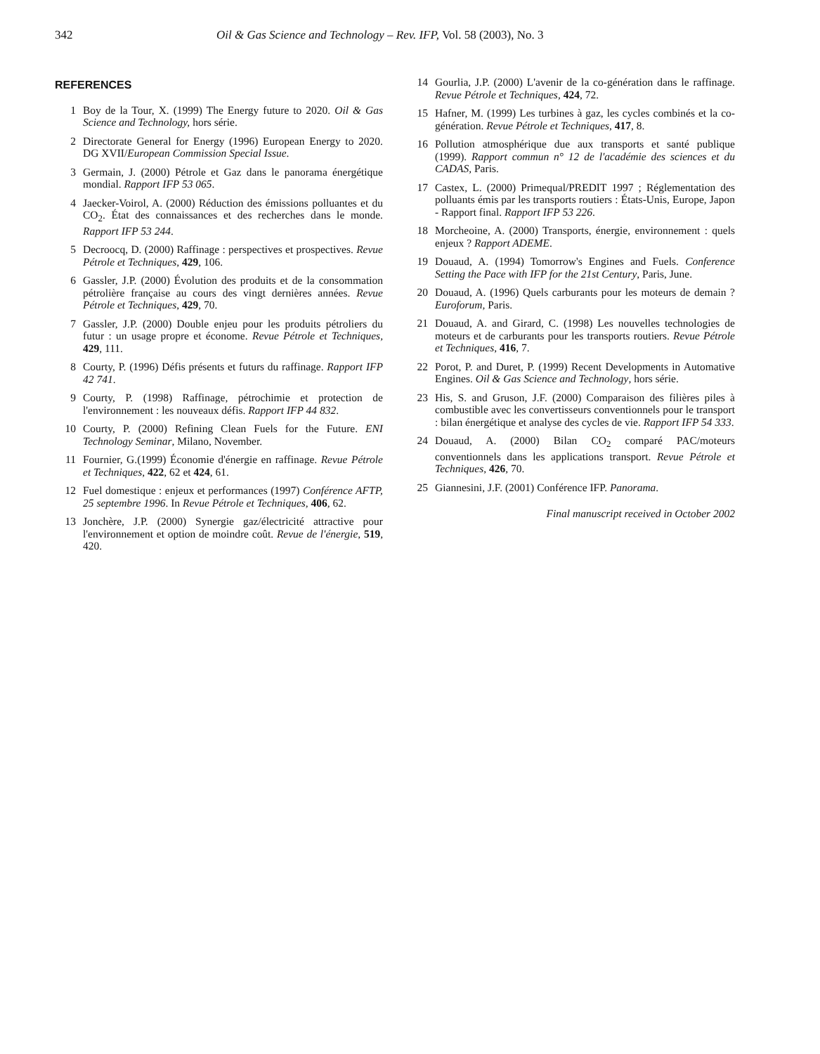342 Oil & Gas Science and Technology – Rev. IFP, Vol. 58 (2003), No. 3
REFERENCES
1 Boy de la Tour, X. (1999) The Energy future to 2020. Oil & Gas Science and Technology, hors série.
2 Directorate General for Energy (1996) European Energy to 2020. DG XVII/European Commission Special Issue.
3 Germain, J. (2000) Pétrole et Gaz dans le panorama énergétique mondial. Rapport IFP 53 065.
4 Jaecker-Voirol, A. (2000) Réduction des émissions polluantes et du CO<sub>2</sub>. État des connaissances et des recherches dans le monde. Rapport IFP 53 244.
5 Decroocq, D. (2000) Raffinage : perspectives et prospectives. Revue Pétrole et Techniques, 429, 106.
6 Gassler, J.P. (2000) Évolution des produits et de la consommation pétrolière française au cours des vingt dernières années. Revue Pétrole et Techniques, 429, 70.
7 Gassler, J.P. (2000) Double enjeu pour les produits pétroliers du futur : un usage propre et économe. Revue Pétrole et Techniques, 429, 111.
8 Courty, P. (1996) Défis présents et futurs du raffinage. Rapport IFP 42 741.
9 Courty, P. (1998) Raffinage, pétrochimie et protection de l'environnement : les nouveaux défis. Rapport IFP 44 832.
10 Courty, P. (2000) Refining Clean Fuels for the Future. ENI Technology Seminar, Milano, November.
11 Fournier, G.(1999) Économie d'énergie en raffinage. Revue Pétrole et Techniques, 422, 62 et 424, 61.
12 Fuel domestique : enjeux et performances (1997) Conférence AFTP, 25 septembre 1996. In Revue Pétrole et Techniques, 406, 62.
13 Jonchère, J.P. (2000) Synergie gaz/électricité attractive pour l'environnement et option de moindre coût. Revue de l'énergie, 519, 420.
14 Gourlia, J.P. (2000) L'avenir de la co-génération dans le raffinage. Revue Pétrole et Techniques, 424, 72.
15 Hafner, M. (1999) Les turbines à gaz, les cycles combinés et la co-génération. Revue Pétrole et Techniques, 417, 8.
16 Pollution atmosphérique due aux transports et santé publique (1999). Rapport commun n° 12 de l'académie des sciences et du CADAS, Paris.
17 Castex, L. (2000) Primequal/PREDIT 1997 ; Réglementation des polluants émis par les transports routiers : États-Unis, Europe, Japon - Rapport final. Rapport IFP 53 226.
18 Morcheoine, A. (2000) Transports, énergie, environnement : quels enjeux ? Rapport ADEME.
19 Douaud, A. (1994) Tomorrow's Engines and Fuels. Conference Setting the Pace with IFP for the 21st Century, Paris, June.
20 Douaud, A. (1996) Quels carburants pour les moteurs de demain ? Euroforum, Paris.
21 Douaud, A. and Girard, C. (1998) Les nouvelles technologies de moteurs et de carburants pour les transports routiers. Revue Pétrole et Techniques, 416, 7.
22 Porot, P. and Duret, P. (1999) Recent Developments in Automative Engines. Oil & Gas Science and Technology, hors série.
23 His, S. and Gruson, J.F. (2000) Comparaison des filières piles à combustible avec les convertisseurs conventionnels pour le transport : bilan énergétique et analyse des cycles de vie. Rapport IFP 54 333.
24 Douaud, A. (2000) Bilan CO<sub>2</sub> comparé PAC/moteurs conventionnels dans les applications transport. Revue Pétrole et Techniques, 426, 70.
25 Giannesini, J.F. (2001) Conférence IFP. Panorama.
Final manuscript received in October 2002